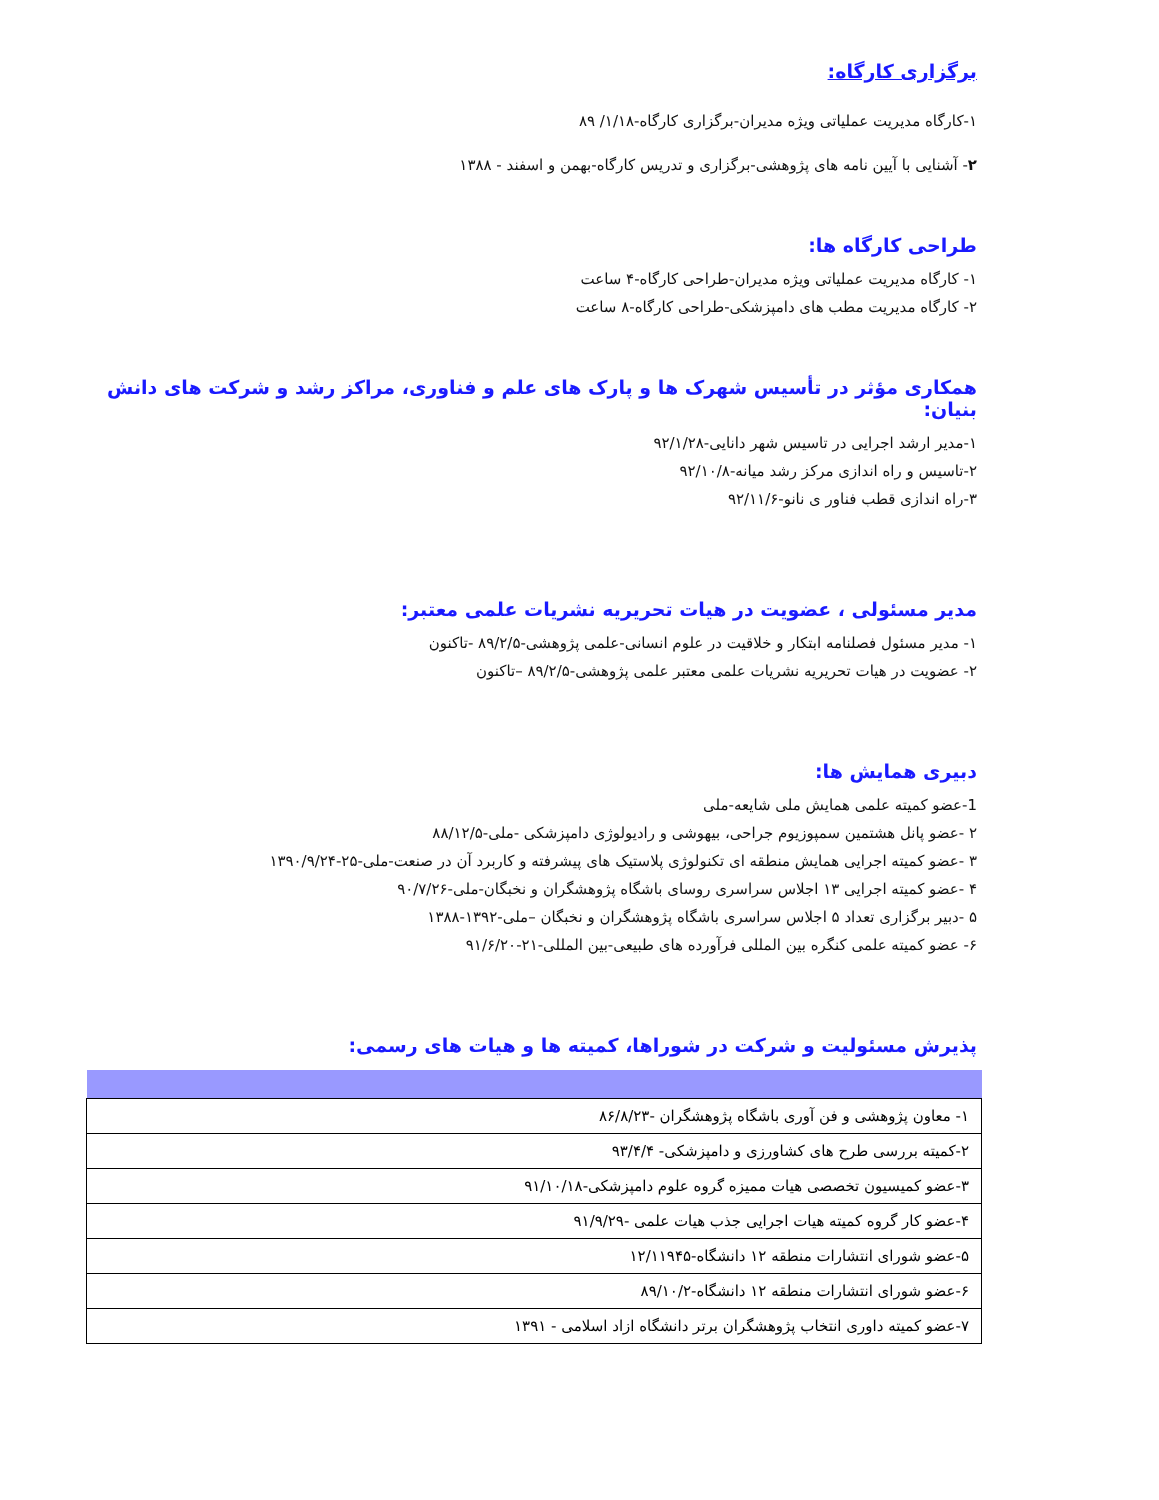برگزاری کارگاه:
۱-کارگاه مدیریت عملیاتی ویژه مدیران-برگزاری کارگاه-۱/۱۸/ ۸۹
۲- آشنایی با آیین نامه های پژوهشی-برگزاری و تدریس کارگاه-بهمن و اسفند - ۱۳۸۸
طراحی کارگاه ها:
۱- کارگاه مدیریت عملیاتی ویژه مدیران-طراحی کارگاه-۴ ساعت
۲- کارگاه مدیریت مطب های دامپزشکی-طراحی کارگاه-۸ ساعت
همکاری مؤثر در تأسیس شهرک ها و پارک های علم و فناوری، مراکز رشد و شرکت های دانش بنیان:
۱-مدیر ارشد اجرایی در تاسیس شهر دانایی-۹۲/۱/۲۸
۲-تاسیس و راه اندازی مرکز رشد میانه-۹۲/۱۰/۸
۳-راه اندازی قطب فناور ی نانو-۹۲/۱۱/۶
مدیر مسئولی ، عضویت در هیات تحریریه نشریات علمی معتبر:
۱- مدیر مسئول فصلنامه ابتکار و خلاقیت در علوم انسانی-علمی پژوهشی-۸۹/۲/۵ -تاکنون
۲- عضویت در هیات تحریریه نشریات علمی معتبر علمی پژوهشی-۸۹/۲/۵ –تاکنون
دبیری همایش ها:
1-عضو کمیته علمی همایش ملی شایعه-ملی
۲ -عضو پانل هشتمین سمپوزیوم جراحی، بیهوشی و رادیولوژی دامپزشکی -ملی-۸۸/۱۲/۵
۳ -عضو کمیته اجرایی همایش منطقه ای تکنولوژی پلاستیک های پیشرفته و کاربرد آن در صنعت-ملی-۲۵-۱۳۹۰/۹/۲۴
۴ -عضو کمیته اجرایی ۱۳ اجلاس سراسری روسای باشگاه پژوهشگران و نخبگان-ملی-۹۰/۷/۲۶
۵ -دبیر برگزاری تعداد ۵ اجلاس سراسری باشگاه پژوهشگران و نخبگان –ملی-۱۳۹۲-۱۳۸۸
۶- عضو کمیته علمی کنگره بین المللی فرآورده های طبیعی-بین المللی-۲۱-۹۱/۶/۲۰
پذیرش مسئولیت و شرکت در شوراها، کمیته ها و هیات های رسمی:
| ۱- معاون پژوهشی و فن آوری باشگاه پژوهشگران -۸۶/۸/۲۳ |
| ۲-کمیته بررسی طرح های کشاورزی و دامپزشکی- ۹۳/۴/۴ |
| ۳-عضو کمیسیون تخصصی هیات ممیزه گروه علوم دامپزشکی-۹۱/۱۰/۱۸ |
| ۴-عضو کار گروه کمیته هیات اجرایی جذب هیات علمی -۹۱/۹/۲۹ |
| ۵-عضو شورای انتشارات منطقه ۱۲ دانشگاه-۱۲/۱۱۹۴۵ |
| ۶-عضو شورای انتشارات منطقه ۱۲ دانشگاه-۸۹/۱۰/۲ |
| ۷-عضو کمیته داوری انتخاب پژوهشگران برتر دانشگاه ازاد اسلامی - ۱۳۹۱ |